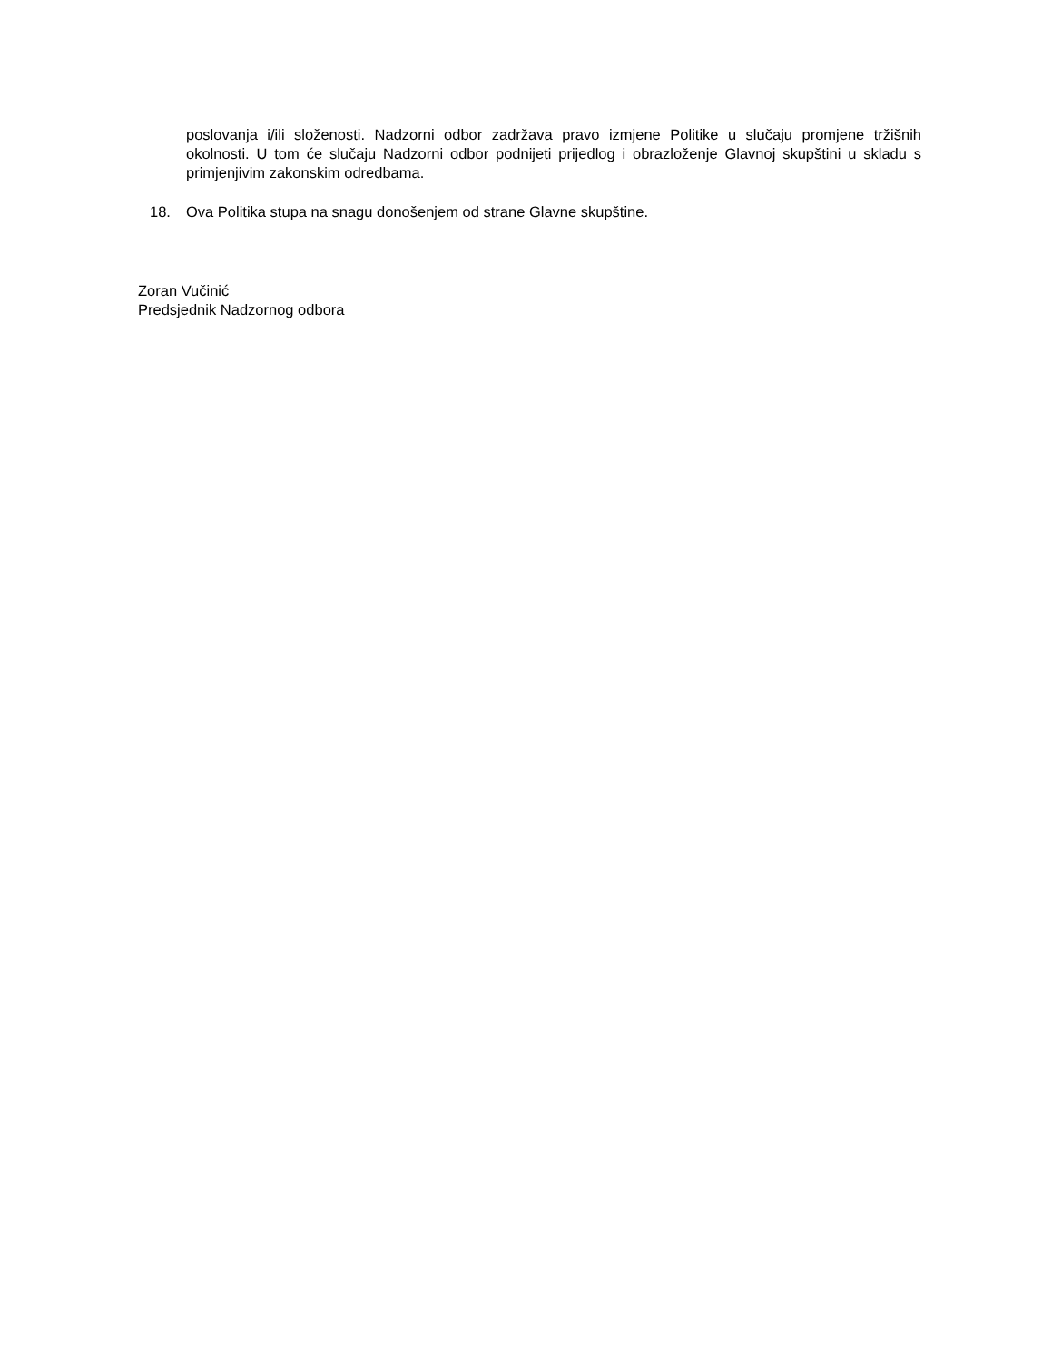poslovanja i/ili složenosti. Nadzorni odbor zadržava pravo izmjene Politike u slučaju promjene tržišnih okolnosti. U tom će slučaju Nadzorni odbor podnijeti prijedlog i obrazloženje Glavnoj skupštini u skladu s primjenjivim zakonskim odredbama.
18. Ova Politika stupa na snagu donošenjem od strane Glavne skupštine.
Zoran Vučinić
Predsjednik Nadzornog odbora